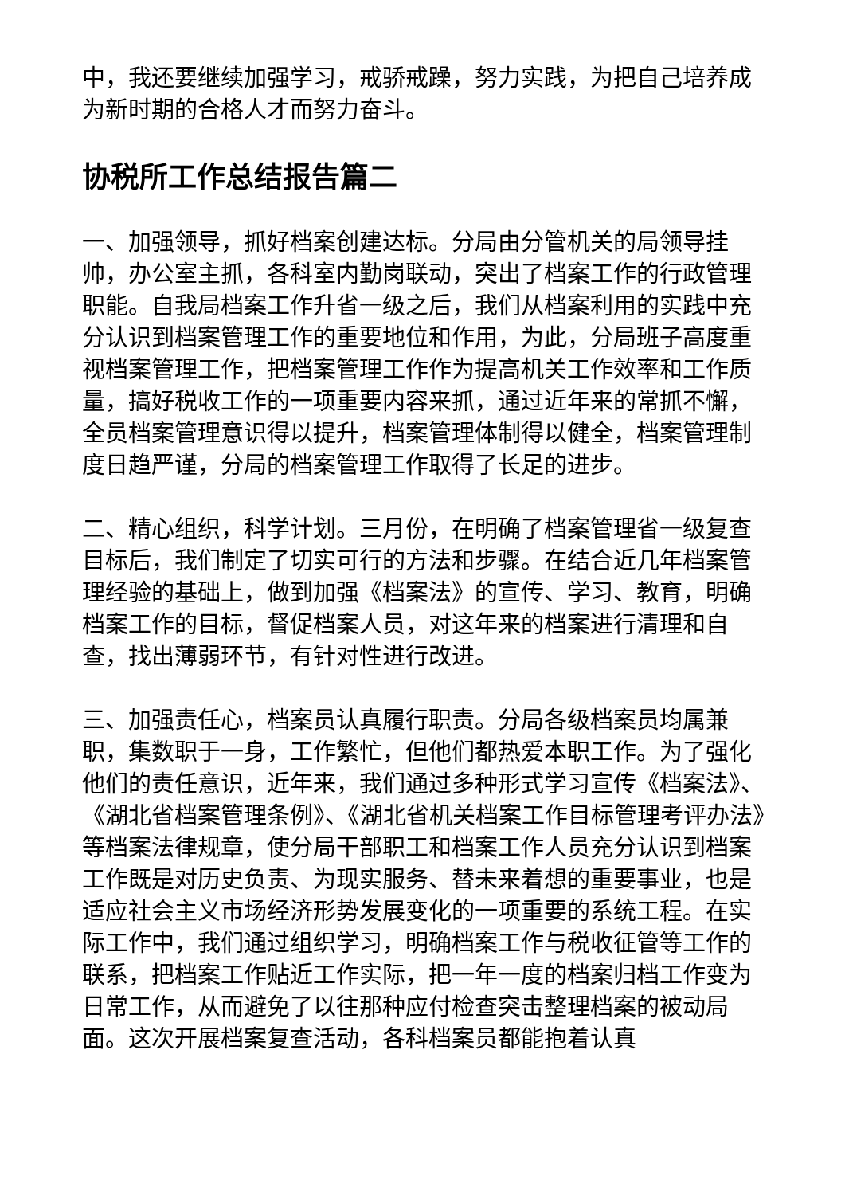中，我还要继续加强学习，戒骄戒躁，努力实践，为把自己培养成为新时期的合格人才而努力奋斗。
协税所工作总结报告篇二
一、加强领导，抓好档案创建达标。分局由分管机关的局领导挂帅，办公室主抓，各科室内勤岗联动，突出了档案工作的行政管理职能。自我局档案工作升省一级之后，我们从档案利用的实践中充分认识到档案管理工作的重要地位和作用，为此，分局班子高度重视档案管理工作，把档案管理工作作为提高机关工作效率和工作质量，搞好税收工作的一项重要内容来抓，通过近年来的常抓不懈，全员档案管理意识得以提升，档案管理体制得以健全，档案管理制度日趋严谨，分局的档案管理工作取得了长足的进步。
二、精心组织，科学计划。三月份，在明确了档案管理省一级复查目标后，我们制定了切实可行的方法和步骤。在结合近几年档案管理经验的基础上，做到加强《档案法》的宣传、学习、教育，明确档案工作的目标，督促档案人员，对这年来的档案进行清理和自查，找出薄弱环节，有针对性进行改进。
三、加强责任心，档案员认真履行职责。分局各级档案员均属兼职，集数职于一身，工作繁忙，但他们都热爱本职工作。为了强化他们的责任意识，近年来，我们通过多种形式学习宣传《档案法》、《湖北省档案管理条例》、《湖北省机关档案工作目标管理考评办法》等档案法律规章，使分局干部职工和档案工作人员充分认识到档案工作既是对历史负责、为现实服务、替未来着想的重要事业，也是适应社会主义市场经济形势发展变化的一项重要的系统工程。在实际工作中，我们通过组织学习，明确档案工作与税收征管等工作的联系，把档案工作贴近工作实际，把一年一度的档案归档工作变为日常工作，从而避免了以往那种应付检查突击整理档案的被动局面。这次开展档案复查活动，各科档案员都能抱着认真